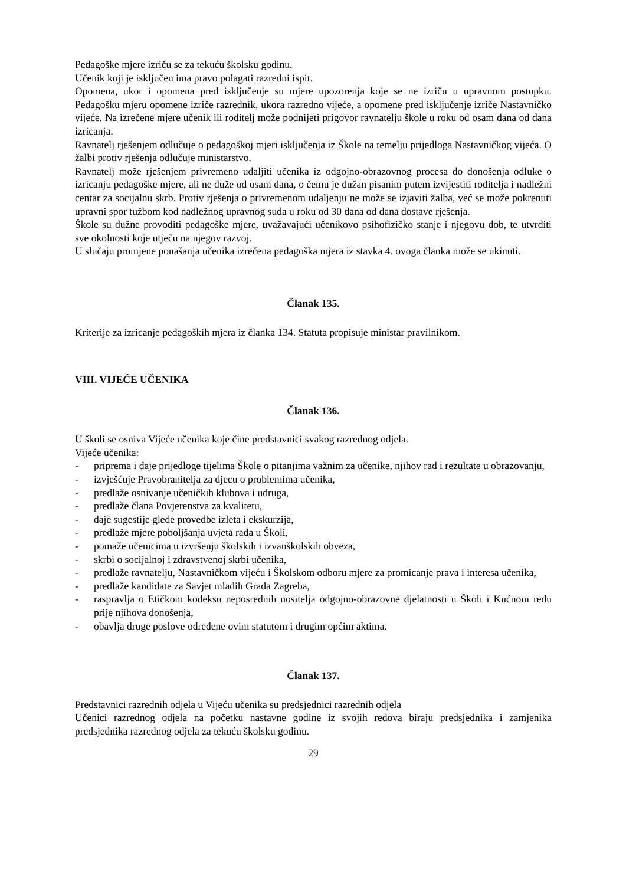Pedagoške mjere izriču se za tekuću školsku godinu.
Učenik koji je isključen ima pravo polagati razredni ispit.
Opomena, ukor i opomena pred isključenje su mjere upozorenja koje se ne izriču u upravnom postupku. Pedagošku mjeru opomene izriče razrednik, ukora razredno vijeće, a opomene pred isključenje izriče Nastavničko vijeće. Na izrečene mjere učenik ili roditelj može podnijeti prigovor ravnatelju škole u roku od osam dana od dana izricanja.
Ravnatelj rješenjem odlučuje o pedagoškoj mjeri isključenja iz Škole na temelju prijedloga Nastavničkog vijeća. O žalbi protiv rješenja odlučuje ministarstvo.
Ravnatelj može rješenjem privremeno udaljiti učenika iz odgojno-obrazovnog procesa do donošenja odluke o izricanju pedagoške mjere, ali ne duže od osam dana, o čemu je dužan pisanim putem izvijestiti roditelja i nadležni centar za socijalnu skrb. Protiv rješenja o privremenom udaljenju ne može se izjaviti žalba, već se može pokrenuti upravni spor tužbom kod nadležnog upravnog suda u roku od 30 dana od dana dostave rješenja.
Škole su dužne provoditi pedagoške mjere, uvažavajući učenikovo psihofizičko stanje i njegovu dob, te utvrditi sve okolnosti koje utječu na njegov razvoj.
U slučaju promjene ponašanja učenika izrečena pedagoška mjera iz stavka 4. ovoga članka može se ukinuti.
Članak 135.
Kriterije za izricanje pedagoških mjera iz članka 134. Statuta propisuje ministar pravilnikom.
VIII. VIJEĆE UČENIKA
Članak 136.
U školi se osniva Vijeće učenika koje čine predstavnici svakog razrednog odjela.
Vijeće učenika:
- priprema i daje prijedloge tijelima Škole o pitanjima važnim za učenike, njihov rad i rezultate u obrazovanju,
- izvješćuje Pravobranitelja za djecu o problemima učenika,
- predlaže osnivanje učeničkih klubova i udruga,
- predlaže člana Povjerenstva za kvalitetu,
- daje sugestije glede provedbe izleta i ekskurzija,
- predlaže mjere poboljšanja uvjeta rada u Školi,
- pomaže učenicima u izvršenju školskih i izvanškolskih obveza,
- skrbi o socijalnoj i zdravstvenoj skrbi učenika,
- predlaže ravnatelju, Nastavničkom vijeću i Školskom odboru mjere za promicanje prava i interesa učenika,
- predlaže kandidate za Savjet mladih Grada Zagreba,
- raspravlja o Etičkom kodeksu neposrednih nositelja odgojno-obrazovne djelatnosti u Školi i Kućnom redu prije njihova donošenja,
- obavlja druge poslove određene ovim statutom i drugim općim aktima.
Članak 137.
Predstavnici razrednih odjela u Vijeću učenika su predsjednici razrednih odjela
Učenici razrednog odjela na početku nastavne godine iz svojih redova biraju predsjednika i zamjenika predsjednika razrednog odjela za tekuću školsku godinu.
29